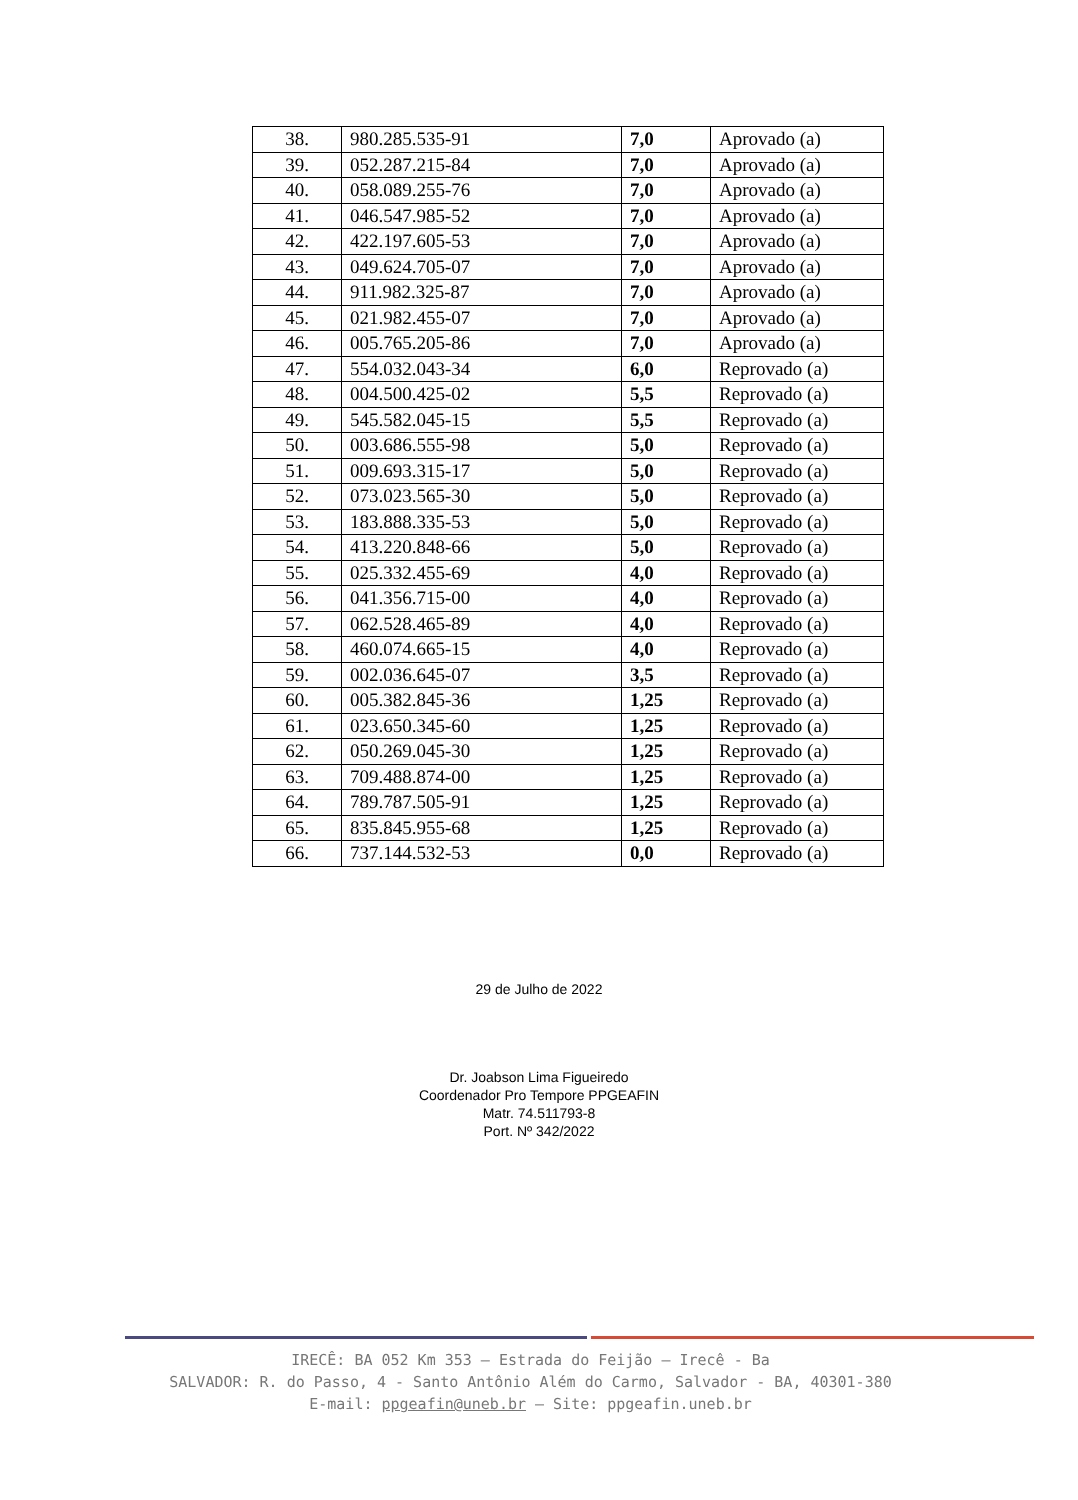| 38. | 980.285.535-91 | 7,0 | Aprovado (a) |
| 39. | 052.287.215-84 | 7,0 | Aprovado (a) |
| 40. | 058.089.255-76 | 7,0 | Aprovado (a) |
| 41. | 046.547.985-52 | 7,0 | Aprovado (a) |
| 42. | 422.197.605-53 | 7,0 | Aprovado (a) |
| 43. | 049.624.705-07 | 7,0 | Aprovado (a) |
| 44. | 911.982.325-87 | 7,0 | Aprovado (a) |
| 45. | 021.982.455-07 | 7,0 | Aprovado (a) |
| 46. | 005.765.205-86 | 7,0 | Aprovado (a) |
| 47. | 554.032.043-34 | 6,0 | Reprovado (a) |
| 48. | 004.500.425-02 | 5,5 | Reprovado (a) |
| 49. | 545.582.045-15 | 5,5 | Reprovado (a) |
| 50. | 003.686.555-98 | 5,0 | Reprovado (a) |
| 51. | 009.693.315-17 | 5,0 | Reprovado (a) |
| 52. | 073.023.565-30 | 5,0 | Reprovado (a) |
| 53. | 183.888.335-53 | 5,0 | Reprovado (a) |
| 54. | 413.220.848-66 | 5,0 | Reprovado (a) |
| 55. | 025.332.455-69 | 4,0 | Reprovado (a) |
| 56. | 041.356.715-00 | 4,0 | Reprovado (a) |
| 57. | 062.528.465-89 | 4,0 | Reprovado (a) |
| 58. | 460.074.665-15 | 4,0 | Reprovado (a) |
| 59. | 002.036.645-07 | 3,5 | Reprovado (a) |
| 60. | 005.382.845-36 | 1,25 | Reprovado (a) |
| 61. | 023.650.345-60 | 1,25 | Reprovado (a) |
| 62. | 050.269.045-30 | 1,25 | Reprovado (a) |
| 63. | 709.488.874-00 | 1,25 | Reprovado (a) |
| 64. | 789.787.505-91 | 1,25 | Reprovado (a) |
| 65. | 835.845.955-68 | 1,25 | Reprovado (a) |
| 66. | 737.144.532-53 | 0,0 | Reprovado (a) |
29 de Julho de 2022
Dr. Joabson Lima Figueiredo
Coordenador Pro Tempore PPGEAFIN
Matr. 74.511793-8
Port. Nº 342/2022
IRECÊ: BA 052 Km 353 – Estrada do Feijão – Irecê - Ba
SALVADOR: R. do Passo, 4 - Santo Antônio Além do Carmo, Salvador - BA, 40301-380
E-mail: ppgeafin@uneb.br – Site: ppgeafin.uneb.br